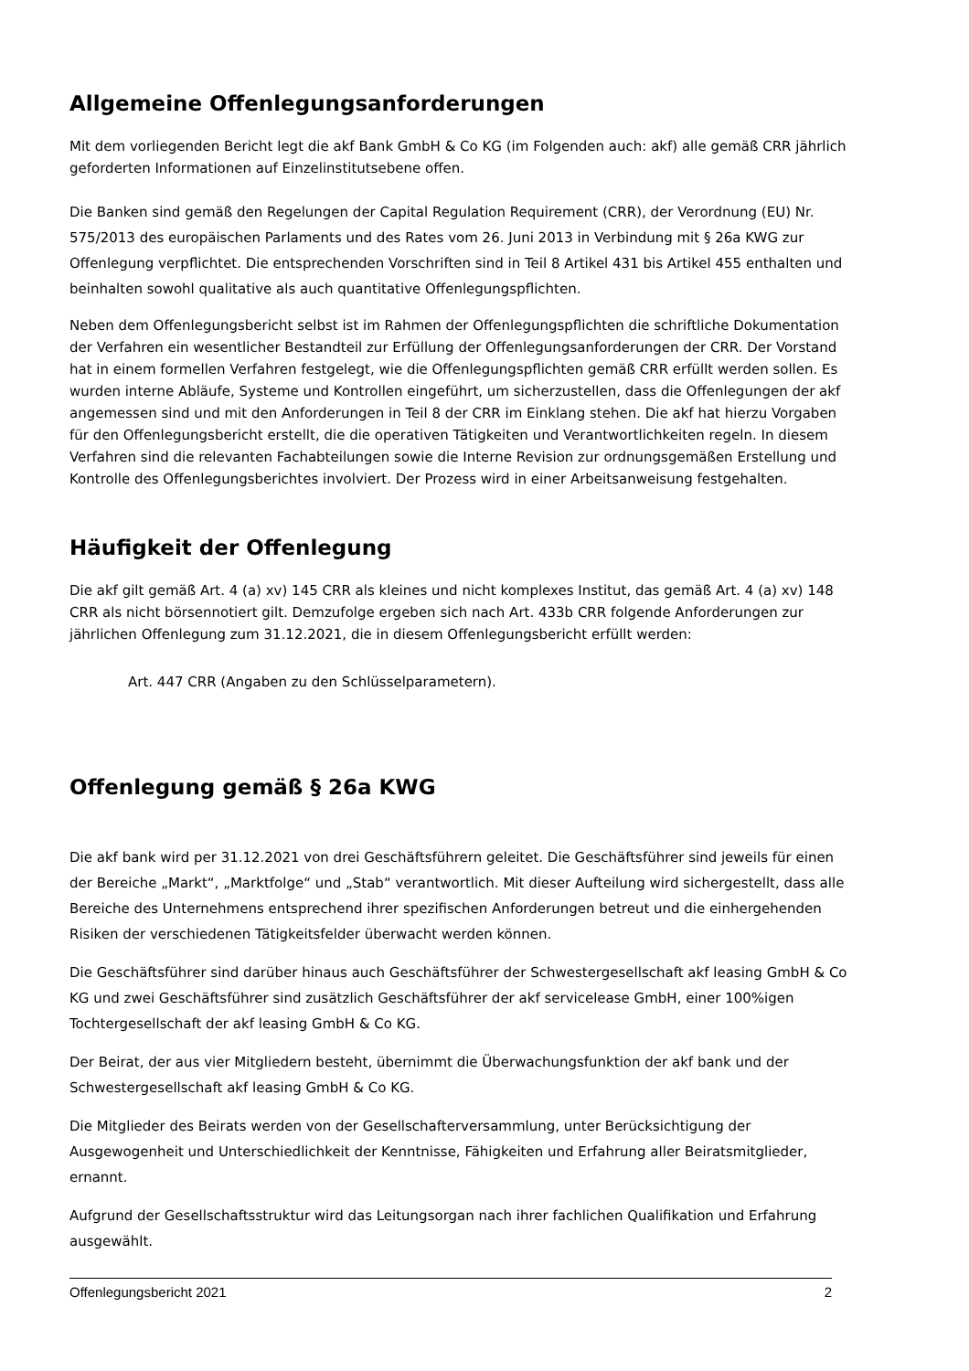Allgemeine Offenlegungsanforderungen
Mit dem vorliegenden Bericht legt die akf Bank GmbH & Co KG (im Folgenden auch: akf) alle gemäß CRR jährlich geforderten Informationen auf Einzelinstitutsebene offen.
Die Banken sind gemäß den Regelungen der Capital Regulation Requirement (CRR), der Verordnung (EU) Nr. 575/2013 des europäischen Parlaments und des Rates vom 26. Juni 2013 in Verbindung mit § 26a KWG zur Offenlegung verpflichtet. Die entsprechenden Vorschriften sind in Teil 8 Artikel 431 bis Artikel 455 enthalten und beinhalten sowohl qualitative als auch quantitative Offenlegungspflichten.
Neben dem Offenlegungsbericht selbst ist im Rahmen der Offenlegungspflichten die schriftliche Dokumentation der Verfahren ein wesentlicher Bestandteil zur Erfüllung der Offenlegungsanforderungen der CRR. Der Vorstand hat in einem formellen Verfahren festgelegt, wie die Offenlegungspflichten gemäß CRR erfüllt werden sollen. Es wurden interne Abläufe, Systeme und Kontrollen eingeführt, um sicherzustellen, dass die Offenlegungen der akf angemessen sind und mit den Anforderungen in Teil 8 der CRR im Einklang stehen. Die akf hat hierzu Vorgaben für den Offenlegungsbericht erstellt, die die operativen Tätigkeiten und Verantwortlichkeiten regeln. In diesem Verfahren sind die relevanten Fachabteilungen sowie die Interne Revision zur ordnungsgemäßen Erstellung und Kontrolle des Offenlegungsberichtes involviert. Der Prozess wird in einer Arbeitsanweisung festgehalten.
Häufigkeit der Offenlegung
Die akf gilt gemäß Art. 4 (a) xv) 145 CRR als kleines und nicht komplexes Institut, das gemäß Art. 4 (a) xv) 148 CRR als nicht börsennotiert gilt. Demzufolge ergeben sich nach Art. 433b CRR folgende Anforderungen zur jährlichen Offenlegung zum 31.12.2021, die in diesem Offenlegungsbericht erfüllt werden:
Art. 447 CRR (Angaben zu den Schlüsselparametern).
Offenlegung gemäß § 26a KWG
Die akf bank wird per 31.12.2021 von drei Geschäftsführern geleitet. Die Geschäftsführer sind jeweils für einen der Bereiche „Markt“, „Marktfolge“ und „Stab“ verantwortlich. Mit dieser Aufteilung wird sichergestellt, dass alle Bereiche des Unternehmens entsprechend ihrer spezifischen Anforderungen betreut und die einhergehenden Risiken der verschiedenen Tätigkeitsfelder überwacht werden können.
Die Geschäftsführer sind darüber hinaus auch Geschäftsführer der Schwestergesellschaft akf leasing GmbH & Co KG und zwei Geschäftsführer sind zusätzlich Geschäftsführer der akf servicelease GmbH, einer 100%igen Tochtergesellschaft der akf leasing GmbH & Co KG.
Der Beirat, der aus vier Mitgliedern besteht, übernimmt die Überwachungsfunktion der akf bank und der Schwestergesellschaft akf leasing GmbH & Co KG.
Die Mitglieder des Beirats werden von der Gesellschafterversammlung, unter Berücksichtigung der Ausgewogenheit und Unterschiedlichkeit der Kenntnisse, Fähigkeiten und Erfahrung aller Beiratsmitglieder, ernannt.
Aufgrund der Gesellschaftsstruktur wird das Leitungsorgan nach ihrer fachlichen Qualifikation und Erfahrung ausgewählt.
Offenlegungsbericht 2021 2